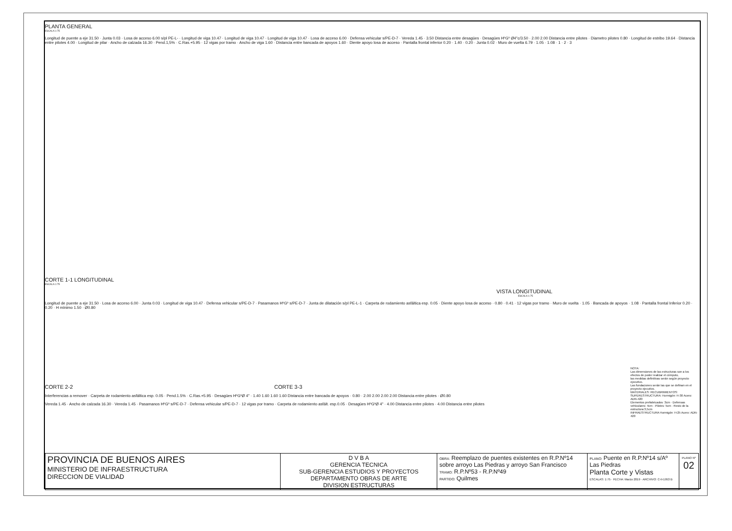PLANTA GENERAL
ESCALA 1:75
Longitud de puente a eje 31.50 · Junta 0.03 · Losa de acceso 6.00 s/pl PE-L- · Longitud de viga 10.47 · Longitud de viga 10.47 · Longitud de viga 10.47 · Losa de acceso 6.00 · Defensa vehicular s/PE-D-7 · Vereda 1.45 · 3.50 Distancia entre desagües · Desagües HºGº Ø4"c/3.50 · 2.00 2.00 Distancia entre pilotes · Diametro pilotes 0.80 · Longitud de estribo 19.64 · Distancia entre pilotes 4.00 · Longitud de pilar · Ancho de calzada 16.30 · Pend.1,5% · C.Ras.+5.95 · 12 vigas por tramo · Ancho de viga 1.60 · Distancia entre bancada de apoyos 1.60 · Diente apoyo losa de acceso · Pantalla frontal inferior 0.20 · 1.40 · 0.20 · Junta 0.02 · Muro de vuelta 6.79 · 1.05 · 1.08 · 1 · 2 · 3
CORTE 1-1 LONGITUDINAL
ESCALA 1:75
VISTA LONGITUDINAL
ESCALA 1:75
Longitud de puente a eje 31.50 · Losa de acceso 6.00 · Junta 0.03 · Longitud de viga 10.47 · Defensa vehicular s/PE-D-7 · Pasamanos HºGº s/PE-D-7 · Junta de dilatación s/pl PE-L-1 · Carpeta de rodamiento asfáltica esp. 0.05 · Diente apoyo losa de acceso · 0.80 · 0.41 · 12 vigas por tramo · Muro de vuelta · 1.05 · Bancada de apoyos · 1.08 · Pantalla frontal Inferior 0.20 · 0.20 · H mínimo 1.50 · Ø0.80
CORTE 2-2 CORTE 3-3
Interferencias a remover · Carpeta de rodamiento asfáltica esp. 0.05 · Pend.1.5% · C.Ras.+5.95 · Desagües HºGºØ 4" · 1.40 1.60 1.60 1.60 Distancia entre bancada de apoyos · 0.80 · 2.00 2.00 2.00 2.00 Distancia entre pilotes · Ø0.80
Vereda 1.45 · Ancho de calzada 16.30 · Vereda 1.45 · Pasamanos HºGº s/PE-D-7 · Defensa vehicular s/PE-D-7 · 12 vigas por tramo · Carpeta de rodamiento asfált. esp.0.05 · Desagües HºGºØ 4" · 4.00 Distancia entre pilotes · 4.00 Distancia entre pilotes
NOTA:
Las dimensiones de las estructuras son a los efectos de poder realizar el cómputo,
las medidas definitivas serán según proyecto ejecutivo.
Las fundaciones serán las que se definan en el proyecto ejecutivo.
MATERIALES: RECUBRIMIENTOS:
SUPERESTRUCTURA: Hormigón: H-30 Acero: ADN-420
Elementos prefabricados :3cm · Defensas vehiculares: 4cm · Pilotes: 5cm · Resto de la estructura:3,5cm
INFRAESTRUCTURA Hormigón: H-25 Acero: ADN-420
| PROVINCIA DE BUENOS AIRES MINISTERIO DE INFRAESTRUCTURA DIRECCION DE VIALIDAD | D V B A GERENCIA TECNICA SUB-GERENCIA ESTUDIOS Y PROYECTOS DEPARTAMENTO OBRAS DE ARTE DIVISION ESTRUCTURAS | OBRA: Reemplazo de puentes existentes en R.P.Nº14 sobre arroyo Las Piedras y arroyo San Francisco TRAMO: R.P.Nº53 - R.P.Nº49 PARTIDO: Quilmes | PLANO: Puente en R.P.Nº14 s/Aº Las Piedras Planta Corte y Vistas ESCALAS: 1:75 · FECHA: Marzo 2019 · ARCHIVO: C-II-1953 B | PLANO Nº 02 |